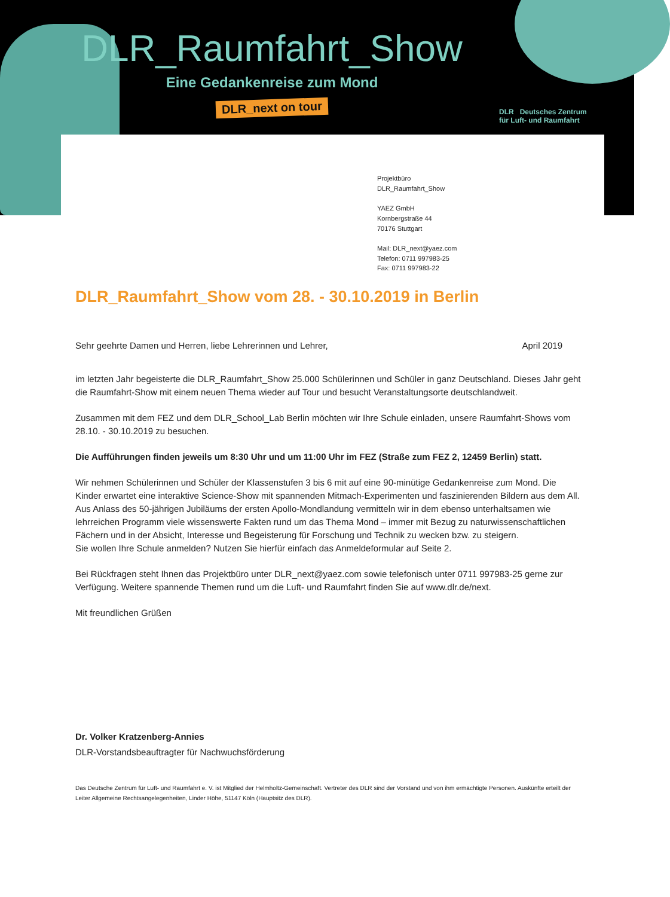DLR_Raumfahrt_Show
Eine Gedankenreise zum Mond
DLR_next on tour
DLR Deutsches Zentrum
für Luft- und Raumfahrt
Projektbüro
DLR_Raumfahrt_Show
YAEZ GmbH
Kornbergstraße 44
70176 Stuttgart
Mail: DLR_next@yaez.com
Telefon: 0711 997983-25
Fax: 0711 997983-22
DLR_Raumfahrt_Show vom 28. - 30.10.2019 in Berlin
Sehr geehrte Damen und Herren, liebe Lehrerinnen und Lehrer, April 2019
im letzten Jahr begeisterte die DLR_Raumfahrt_Show 25.000 Schülerinnen und Schüler in ganz Deutschland. Dieses Jahr geht die Raumfahrt-Show mit einem neuen Thema wieder auf Tour und besucht Veranstaltungsorte deutschlandweit.
Zusammen mit dem FEZ und dem DLR_School_Lab Berlin möchten wir Ihre Schule einladen, unsere Raumfahrt-Shows vom 28.10. - 30.10.2019 zu besuchen.
Die Aufführungen finden jeweils um 8:30 Uhr und um 11:00 Uhr im FEZ (Straße zum FEZ 2, 12459 Berlin) statt.
Wir nehmen Schülerinnen und Schüler der Klassenstufen 3 bis 6 mit auf eine 90-minütige Gedankenreise zum Mond. Die Kinder erwartet eine interaktive Science-Show mit spannenden Mitmach-Experimenten und faszinierenden Bildern aus dem All. Aus Anlass des 50-jährigen Jubiläums der ersten Apollo-Mondlandung vermitteln wir in dem ebenso unterhaltsamen wie lehrreichen Programm viele wissenswerte Fakten rund um das Thema Mond – immer mit Bezug zu naturwissenschaftlichen Fächern und in der Absicht, Interesse und Begeisterung für Forschung und Technik zu wecken bzw. zu steigern.
Sie wollen Ihre Schule anmelden? Nutzen Sie hierfür einfach das Anmeldeformular auf Seite 2.
Bei Rückfragen steht Ihnen das Projektbüro unter DLR_next@yaez.com sowie telefonisch unter 0711 997983-25 gerne zur Verfügung. Weitere spannende Themen rund um die Luft- und Raumfahrt finden Sie auf www.dlr.de/next.
Mit freundlichen Grüßen
Dr. Volker Kratzenberg-Annies
DLR-Vorstandsbeauftragter für Nachwuchsförderung
Das Deutsche Zentrum für Luft- und Raumfahrt e. V. ist Mitglied der Helmholtz-Gemeinschaft. Vertreter des DLR sind der Vorstand und von ihm ermächtigte Personen. Auskünfte erteilt der Leiter Allgemeine Rechtsangelegenheiten, Linder Höhe, 51147 Köln (Hauptsitz des DLR).